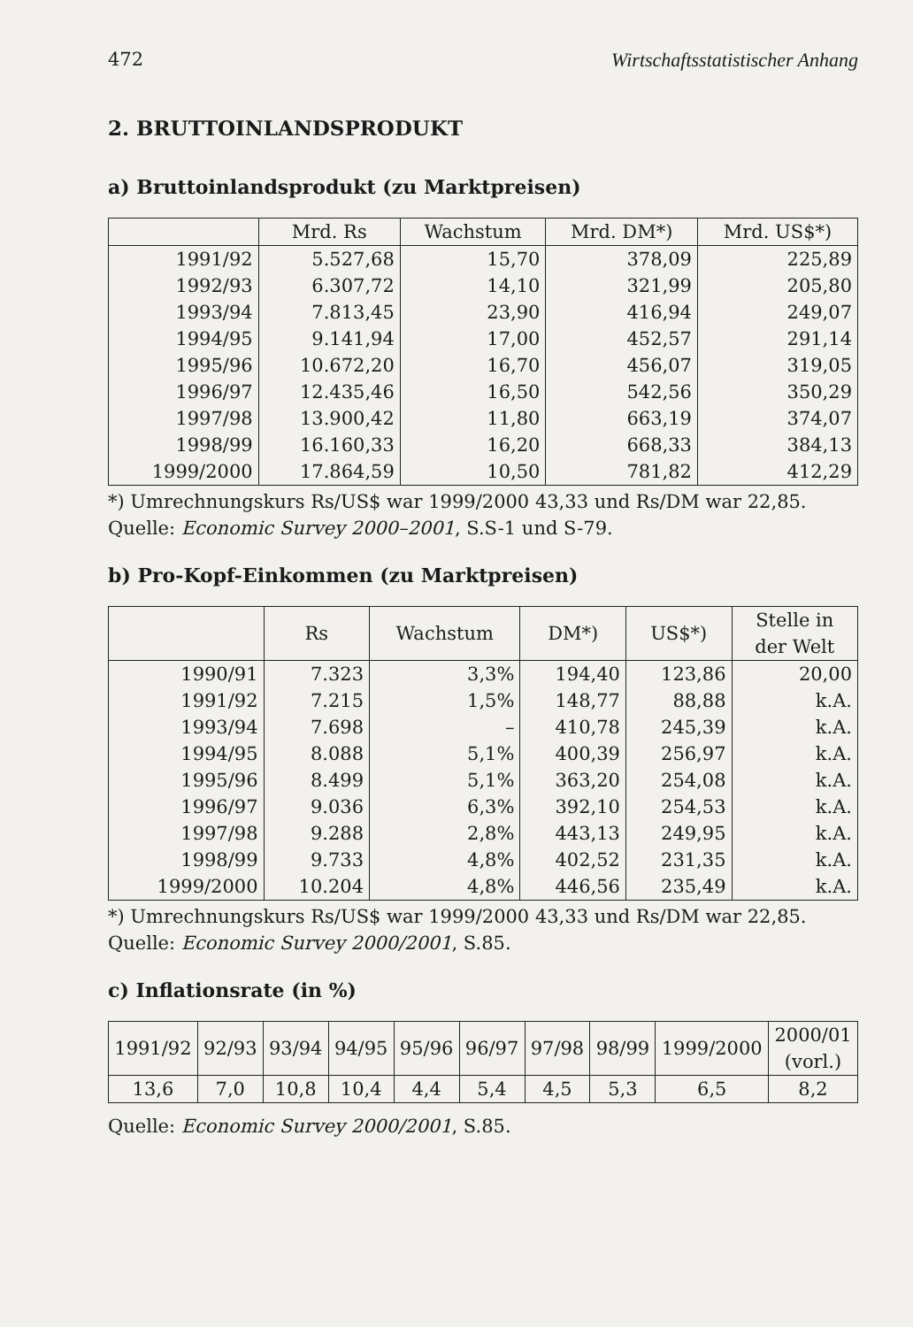472 Wirtschaftsstatistischer Anhang
2. BRUTTOINLANDSPRODUKT
a) Bruttoinlandsprodukt (zu Marktpreisen)
| | Mrd. Rs | Wachstum | Mrd. DM*) | Mrd. US$*) |
| --- | --- | --- | --- | --- |
| 1991/92 | 5.527,68 | 15,70 | 378,09 | 225,89 |
| 1992/93 | 6.307,72 | 14,10 | 321,99 | 205,80 |
| 1993/94 | 7.813,45 | 23,90 | 416,94 | 249,07 |
| 1994/95 | 9.141,94 | 17,00 | 452,57 | 291,14 |
| 1995/96 | 10.672,20 | 16,70 | 456,07 | 319,05 |
| 1996/97 | 12.435,46 | 16,50 | 542,56 | 350,29 |
| 1997/98 | 13.900,42 | 11,80 | 663,19 | 374,07 |
| 1998/99 | 16.160,33 | 16,20 | 668,33 | 384,13 |
| 1999/2000 | 17.864,59 | 10,50 | 781,82 | 412,29 |
*) Umrechnungskurs Rs/US$ war 1999/2000 43,33 und Rs/DM war 22,85.
Quelle: Economic Survey 2000–2001, S.S-1 und S-79.
b) Pro-Kopf-Einkommen (zu Marktpreisen)
| | Rs | Wachstum | DM*) | US$*) | Stelle in der Welt |
| --- | --- | --- | --- | --- | --- |
| 1990/91 | 7.323 | 3,3% | 194,40 | 123,86 | 20,00 |
| 1991/92 | 7.215 | 1,5% | 148,77 | 88,88 | k.A. |
| 1993/94 | 7.698 | – | 410,78 | 245,39 | k.A. |
| 1994/95 | 8.088 | 5,1% | 400,39 | 256,97 | k.A. |
| 1995/96 | 8.499 | 5,1% | 363,20 | 254,08 | k.A. |
| 1996/97 | 9.036 | 6,3% | 392,10 | 254,53 | k.A. |
| 1997/98 | 9.288 | 2,8% | 443,13 | 249,95 | k.A. |
| 1998/99 | 9.733 | 4,8% | 402,52 | 231,35 | k.A. |
| 1999/2000 | 10.204 | 4,8% | 446,56 | 235,49 | k.A. |
*) Umrechnungskurs Rs/US$ war 1999/2000 43,33 und Rs/DM war 22,85.
Quelle: Economic Survey 2000/2001, S.85.
c) Inflationsrate (in %)
| 1991/92 | 92/93 | 93/94 | 94/95 | 95/96 | 96/97 | 97/98 | 98/99 | 1999/2000 | 2000/01 (vorl.) |
| 13,6 | 7,0 | 10,8 | 10,4 | 4,4 | 5,4 | 4,5 | 5,3 | 6,5 | 8,2 |
Quelle: Economic Survey 2000/2001, S.85.